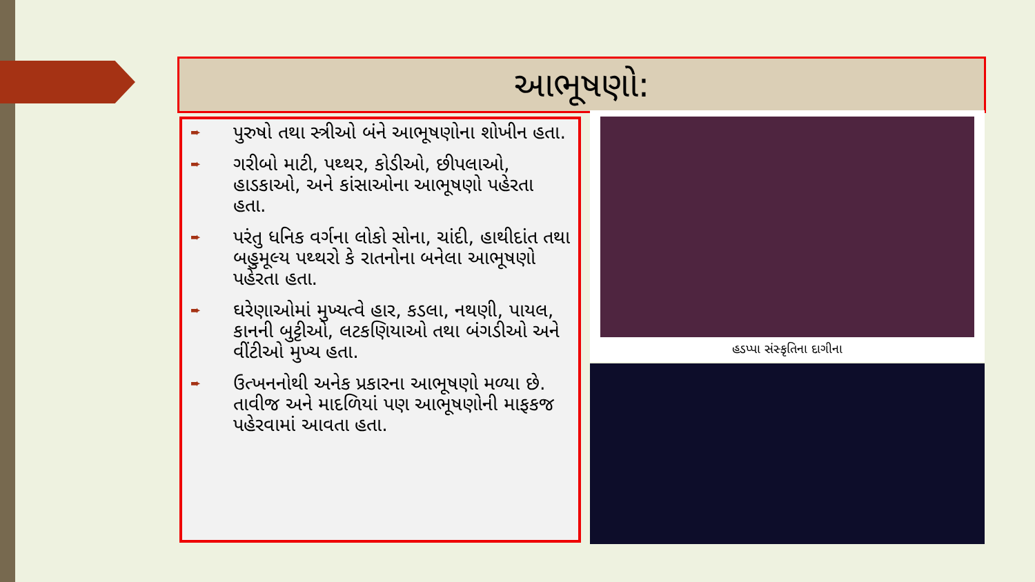આભૂષણો:
➨ પુરુષો તથા સ્ત્રીઓ બંને આભૂષણોના શોખીન હતા.
➨ ગરીબો માટી, પથ્થર, કોડીઓ, છીપલાઓ, હાડકાઓ, અને કાંસાઓના આભૂષણો પહેરતા હતા.
➨ પરંતુ ધનિક વર્ગના લોકો સોના, ચાંદી, હાથીદાંત તથા બહુમૂલ્ય પથ્થરો કે રાતનોના બનેલા આભૂષણો પહેરતા હતા.
➨ ઘરેણાઓમાં મુખ્યત્વે હાર, કડલા, નથણી, પાયલ, કાનની બુટ્ટીઓ, લટકણિયાઓ તથા બંગડીઓ અને વીંટીઓ મુખ્ય હતા.
➨ ઉત્ખનનોથી અનેક પ્રકારના આભૂષણો મળ્યા છે. તાવીજ અને માદળિયાં પણ આભૂષણોની માફકજ પહેરવામાં આવતા હતા.
હડપ્પા સંસ્કૃતિના દાગીના